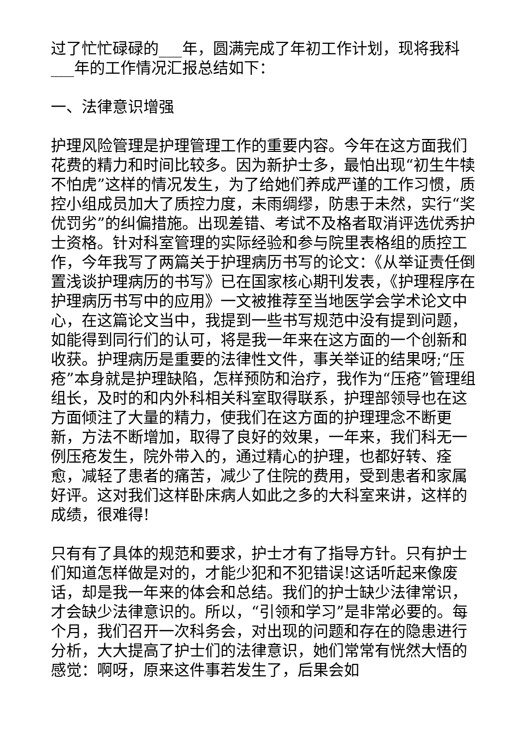过了忙忙碌碌的___年，圆满完成了年初工作计划，现将我科___年的工作情况汇报总结如下：
一、法律意识增强
护理风险管理是护理管理工作的重要内容。今年在这方面我们花费的精力和时间比较多。因为新护士多，最怕出现“初生牛犊不怕虎”这样的情况发生，为了给她们养成严谨的工作习惯，质控小组成员加大了质控力度，未雨绸缪，防患于未然，实行“奖优罚劣”的纠偏措施。出现差错、考试不及格者取消评选优秀护士资格。针对科室管理的实际经验和参与院里表格组的质控工作，今年我写了两篇关于护理病历书写的论文：《从举证责任倒置浅谈护理病历的书写》已在国家核心期刊发表，《护理程序在护理病历书写中的应用》一文被推荐至当地医学会学术论文中心，在这篇论文当中，我提到一些书写规范中没有提到问题，如能得到同行们的认可，将是我一年来在这方面的一个创新和收获。护理病历是重要的法律性文件，事关举证的结果呀;“压疮”本身就是护理缺陷，怎样预防和治疗，我作为“压疮”管理组组长，及时的和内外科相关科室取得联系，护理部领导也在这方面倾注了大量的精力，使我们在这方面的护理理念不断更新，方法不断增加，取得了良好的效果，一年来，我们科无一例压疮发生，院外带入的，通过精心的护理，也都好转、痊愈，减轻了患者的痛苦，减少了住院的费用，受到患者和家属好评。这对我们这样卧床病人如此之多的大科室来讲，这样的成绩，很难得!
只有有了具体的规范和要求，护士才有了指导方针。只有护士们知道怎样做是对的，才能少犯和不犯错误!这话听起来像废话，却是我一年来的体会和总结。我们的护士缺少法律常识，才会缺少法律意识的。所以，“引领和学习”是非常必要的。每个月，我们召开一次科务会，对出现的问题和存在的隐患进行分析，大大提高了护士们的法律意识，她们常常有恍然大悟的感觉：啊呀，原来这件事若发生了，后果会如